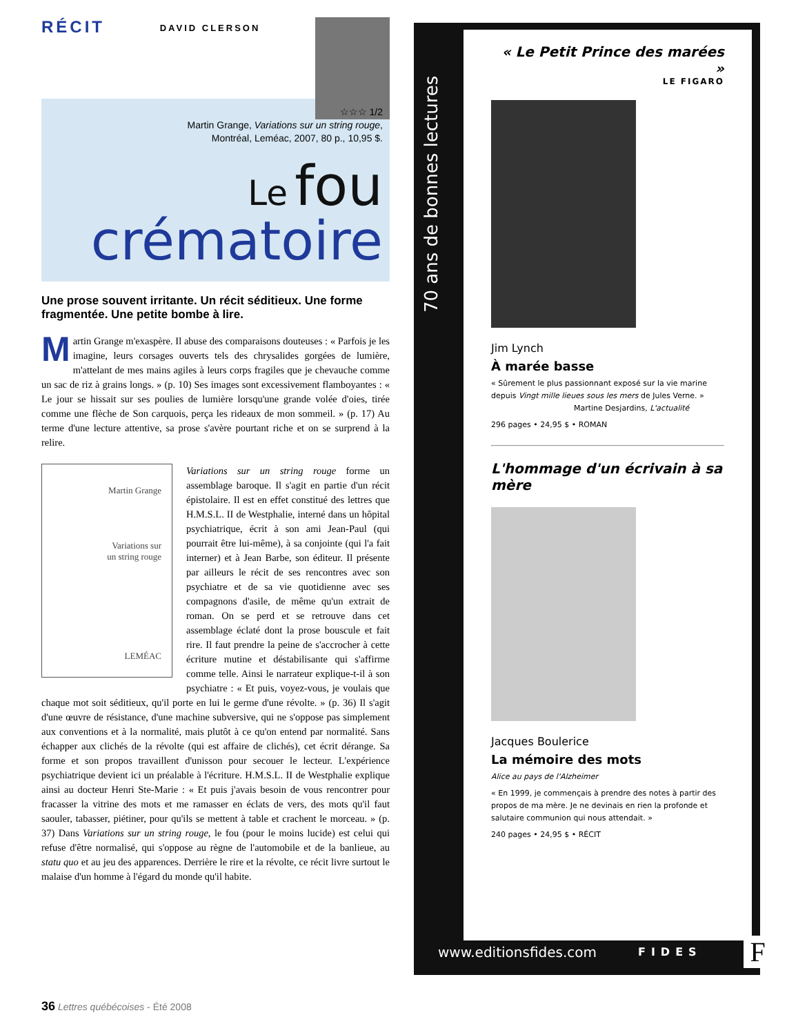RÉCIT
DAVID CLERSON
☆☆☆ 1/2
Martin Grange, Variations sur un string rouge,
Montréal, Leméac, 2007, 80 p., 10,95 $.
Le fou
crématoire
Une prose souvent irritante. Un récit séditieux. Une forme fragmentée. Une petite bombe à lire.
Martin Grange m'exaspère. Il abuse des comparaisons douteuses : « Parfois je les imagine, leurs corsages ouverts tels des chrysalides gorgées de lumière, m'attelant de mes mains agiles à leurs corps fragiles que je chevauche comme un sac de riz à grains longs. » (p. 10) Ses images sont excessivement flamboyantes : « Le jour se hissait sur ses poulies de lumière lorsqu'une grande volée d'oies, tirée comme une flèche de Son carquois, perça les rideaux de mon sommeil. » (p. 17) Au terme d'une lecture attentive, sa prose s'avère pourtant riche et on se surprend à la relire.
Martin Grange
Variations sur
un string rouge
LEMÉAC
Variations sur un string rouge forme un assemblage baroque. Il s'agit en partie d'un récit épistolaire. Il est en effet constitué des lettres que H.M.S.L. II de Westphalie, interné dans un hôpital psychiatrique, écrit à son ami Jean-Paul (qui pourrait être lui-même), à sa conjointe (qui l'a fait interner) et à Jean Barbe, son éditeur. Il présente par ailleurs le récit de ses rencontres avec son psychiatre et de sa vie quotidienne avec ses compagnons d'asile, de même qu'un extrait de roman. On se perd et se retrouve dans cet assemblage éclaté dont la prose bouscule et fait rire. Il faut prendre la peine de s'accrocher à cette écriture mutine et déstabilisante qui s'affirme comme telle. Ainsi le narrateur explique-t-il à son psychiatre : « Et puis, voyez-vous, je voulais que chaque mot soit séditieux, qu'il porte en lui le germe d'une révolte. » (p. 36) Il s'agit d'une œuvre de résistance, d'une machine subversive, qui ne s'oppose pas simplement aux conventions et à la normalité, mais plutôt à ce qu'on entend par normalité. Sans échapper aux clichés de la révolte (qui est affaire de clichés), cet écrit dérange. Sa forme et son propos travaillent d'unisson pour secouer le lecteur. L'expérience psychiatrique devient ici un préalable à l'écriture. H.M.S.L. II de Westphalie explique ainsi au docteur Henri Ste-Marie : « Et puis j'avais besoin de vous rencontrer pour fracasser la vitrine des mots et me ramasser en éclats de vers, des mots qu'il faut saouler, tabasser, piétiner, pour qu'ils se mettent à table et crachent le morceau. » (p. 37) Dans Variations sur un string rouge, le fou (pour le moins lucide) est celui qui refuse d'être normalisé, qui s'oppose au règne de l'automobile et de la banlieue, au statu quo et au jeu des apparences. Derrière le rire et la révolte, ce récit livre surtout le malaise d'un homme à l'égard du monde qu'il habite.
70 ans de bonnes lectures
« Le Petit Prince des marées »
LE FIGARO
Jim Lynch
À marée basse
« Sûrement le plus passionnant exposé sur la vie marine depuis Vingt mille lieues sous les mers de Jules Verne. »
Martine Desjardins, L'actualité
296 pages • 24,95 $ • ROMAN
L'hommage d'un écrivain à sa mère
Jacques Boulerice
La mémoire des mots
Alice au pays de l'Alzheimer
« En 1999, je commençais à prendre des notes à partir des propos de ma mère. Je ne devinais en rien la profonde et salutaire communion qui nous attendait. »
240 pages • 24,95 $ • RÉCIT
www.editionsfides.com FIDES F
36 Lettres québécoises - Été 2008